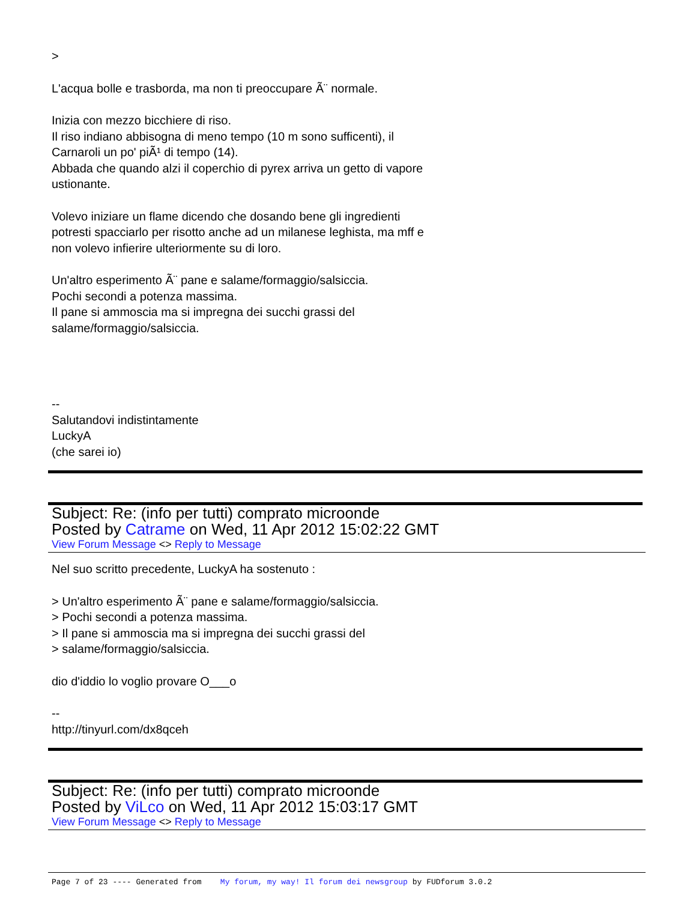>
L'acqua bolle e trasborda, ma non ti preoccupare Ã¨ normale.
Inizia con mezzo bicchiere di riso.
Il riso indiano abbisogna di meno tempo (10 m sono sufficenti), il
Carnaroli un po' piÃ¹ di tempo (14).
Abbada che quando alzi il coperchio di pyrex arriva un getto di vapore
ustionante.
Volevo iniziare un flame dicendo che dosando bene gli ingredienti
potresti spacciarlo per risotto anche ad un milanese leghista, ma mff e
non volevo infierire ulteriormente su di loro.
Un'altro esperimento Ã¨ pane e salame/formaggio/salsiccia.
Pochi secondi a potenza massima.
Il pane si ammoscia ma si impregna dei succhi grassi del
salame/formaggio/salsiccia.
--
Salutandovi indistintamente
LuckyA
(che sarei io)
Subject: Re: (info per tutti) comprato microonde
Posted by Catrame on Wed, 11 Apr 2012 15:02:22 GMT
View Forum Message <> Reply to Message
Nel suo scritto precedente, LuckyA ha sostenuto :
> Un'altro esperimento Ã¨ pane e salame/formaggio/salsiccia.
> Pochi secondi a potenza massima.
> Il pane si ammoscia ma si impregna dei succhi grassi del
> salame/formaggio/salsiccia.
dio d'iddio lo voglio provare O___o
--
http://tinyurl.com/dx8qceh
Subject: Re: (info per tutti) comprato microonde
Posted by ViLco on Wed, 11 Apr 2012 15:03:17 GMT
View Forum Message <> Reply to Message
Page 7 of 23 ---- Generated from My forum, my way! Il forum dei newsgroup by FUDforum 3.0.2